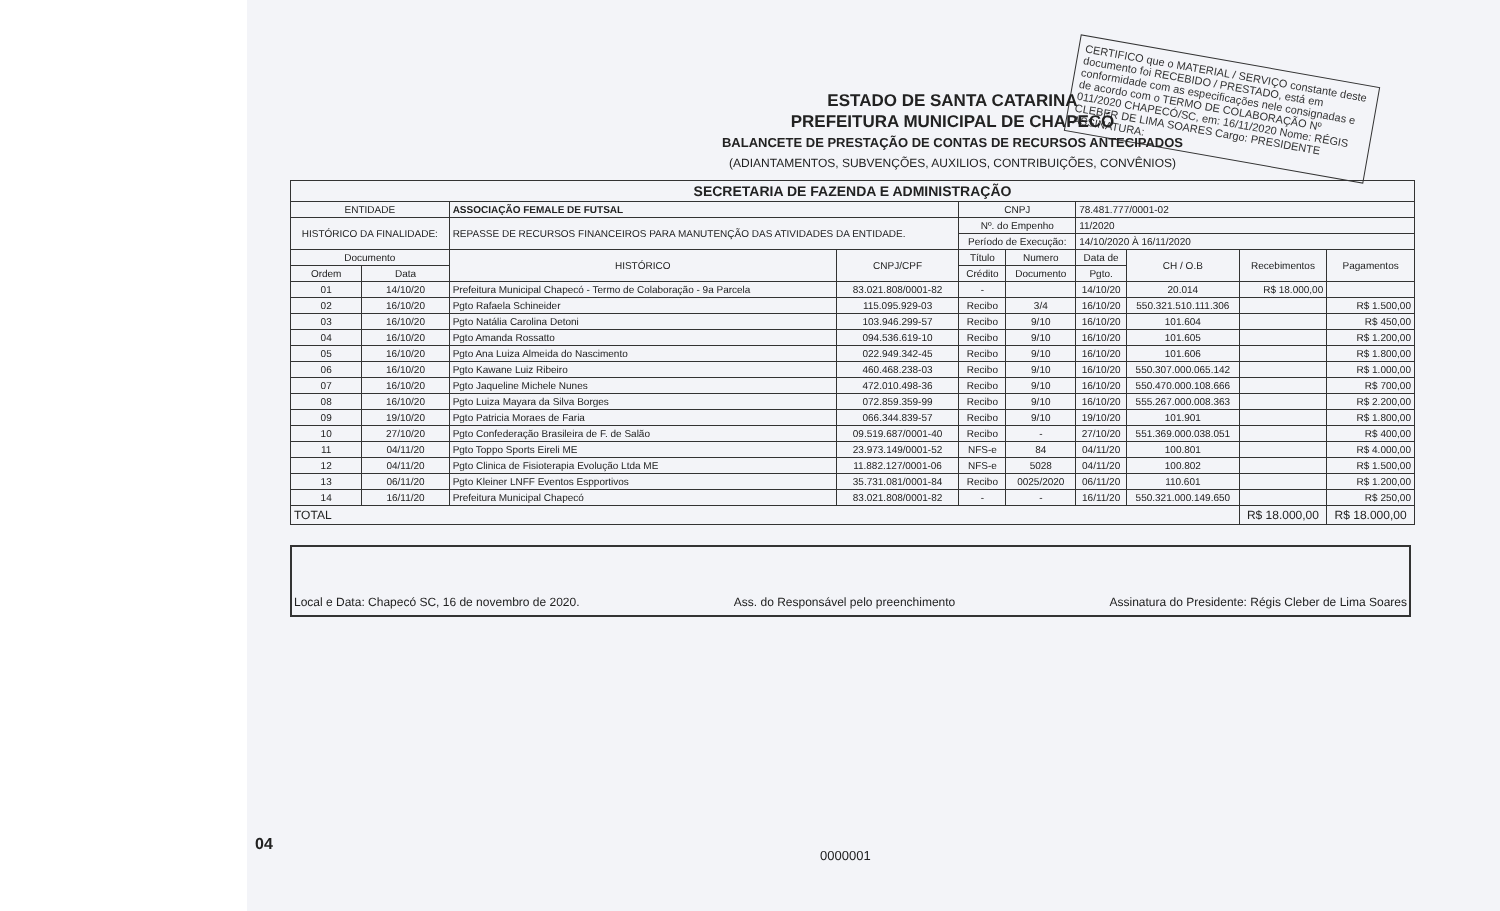CERTIFICO que o MATERIAL / SERVIÇO constante deste documento foi RECEBIDO / PRESTADO, está em conformidade com as especificações nele consignadas e de acordo com o TERMO DE COLABORAÇÃO Nº 011/2020 CHAPECÓ/SC, em: 16/11/2020 Nome: RÉGIS CLEBER DE LIMA SOARES Cargo: PRESIDENTE ASSINATURA:
ESTADO DE SANTA CATARINA
PREFEITURA MUNICIPAL DE CHAPECÓ
BALANCETE DE PRESTAÇÃO DE CONTAS DE RECURSOS ANTECIPADOS
(ADIANTAMENTOS, SUBVENÇÕES, AUXILIOS, CONTRIBUIÇÕES, CONVÊNIOS)
| SECRETARIA DE FAZENDA E ADMINISTRAÇÃO | | | | | | | | | |
| --- | --- | --- | --- | --- | --- | --- | --- | --- | --- |
| ENTIDADE | | ASSOCIAÇÃO FEMALE DE FUTSAL | | CNPJ | | 78.481.777/0001-02 | | | |
| HISTÓRICO DA FINALIDADE: | | REPASSE DE RECURSOS FINANCEIROS PARA MANUTENÇÃO DAS ATIVIDADES DA ENTIDADE. | | Nº. do Empenho | | 11/2020 | | | |
| | | | | Período de Execução: | | 14/10/2020 À 16/11/2020 | | | |
| Documento | | HISTÓRICO | CNPJ/CPF | Título | Numero | Data de | CH / O.B | Recebimentos | Pagamentos |
| Ordem | Data | | | Crédito | Documento | Pgto. | | | |
| 01 | 14/10/20 | Prefeitura Municipal Chapecó - Termo de Colaboração - 9a Parcela | 83.021.808/0001-82 | - | | 14/10/20 | 20.014 | R$ 18.000,00 | |
| 02 | 16/10/20 | Pgto Rafaela Schineider | 115.095.929-03 | Recibo | 3/4 | 16/10/20 | 550.321.510.111.306 | | R$ 1.500,00 |
| 03 | 16/10/20 | Pgto Natália Carolina Detoni | 103.946.299-57 | Recibo | 9/10 | 16/10/20 | 101.604 | | R$ 450,00 |
| 04 | 16/10/20 | Pgto Amanda Rossatto | 094.536.619-10 | Recibo | 9/10 | 16/10/20 | 101.605 | | R$ 1.200,00 |
| 05 | 16/10/20 | Pgto Ana Luiza Almeida do Nascimento | 022.949.342-45 | Recibo | 9/10 | 16/10/20 | 101.606 | | R$ 1.800,00 |
| 06 | 16/10/20 | Pgto Kawane Luiz Ribeiro | 460.468.238-03 | Recibo | 9/10 | 16/10/20 | 550.307.000.065.142 | | R$ 1.000,00 |
| 07 | 16/10/20 | Pgto Jaqueline Michele Nunes | 472.010.498-36 | Recibo | 9/10 | 16/10/20 | 550.470.000.108.666 | | R$ 700,00 |
| 08 | 16/10/20 | Pgto Luiza Mayara da Silva Borges | 072.859.359-99 | Recibo | 9/10 | 16/10/20 | 555.267.000.008.363 | | R$ 2.200,00 |
| 09 | 19/10/20 | Pgto Patricia Moraes de Faria | 066.344.839-57 | Recibo | 9/10 | 19/10/20 | 101.901 | | R$ 1.800,00 |
| 10 | 27/10/20 | Pgto Confederação Brasileira de F. de Salão | 09.519.687/0001-40 | Recibo | - | 27/10/20 | 551.369.000.038.051 | | R$ 400,00 |
| 11 | 04/11/20 | Pgto Toppo Sports Eireli ME | 23.973.149/0001-52 | NFS-e | 84 | 04/11/20 | 100.801 | | R$ 4.000,00 |
| 12 | 04/11/20 | Pgto Clinica de Fisioterapia Evolução Ltda ME | 11.882.127/0001-06 | NFS-e | 5028 | 04/11/20 | 100.802 | | R$ 1.500,00 |
| 13 | 06/11/20 | Pgto Kleiner LNFF Eventos Espportivos | 35.731.081/0001-84 | Recibo | 0025/2020 | 06/11/20 | 110.601 | | R$ 1.200,00 |
| 14 | 16/11/20 | Prefeitura Municipal Chapecó | 83.021.808/0001-82 | - | - | 16/11/20 | 550.321.000.149.650 | | R$ 250,00 |
| TOTAL | | | | | | | | R$ 18.000,00 | R$ 18.000,00 |
Local e Data: Chapecó SC, 16 de novembro de 2020. Ass. do Responsável pelo preenchimento Assinatura do Presidente: Régis Cleber de Lima Soares
04
0000001